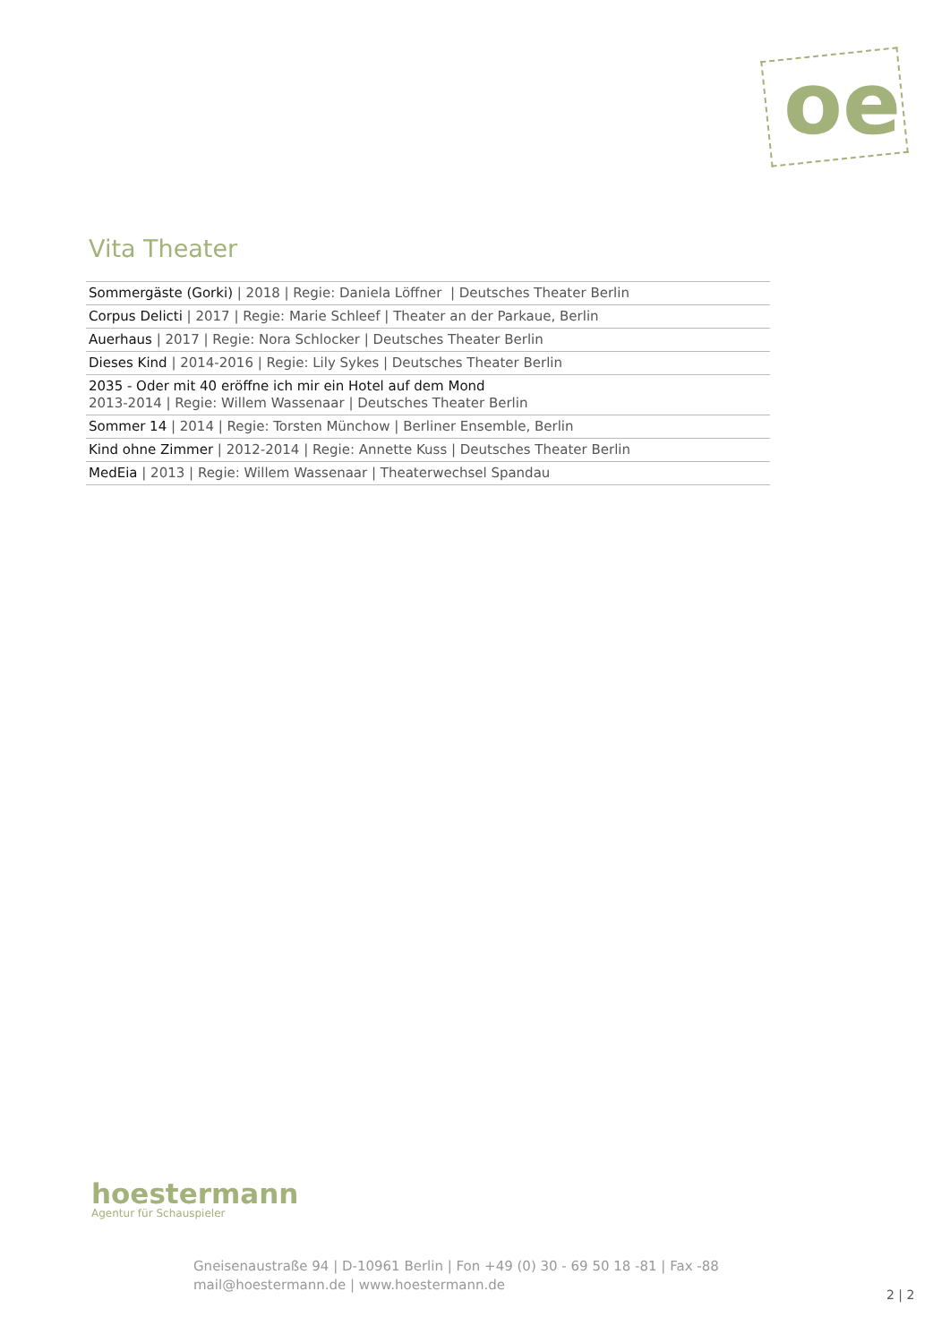oe
Vita Theater
| Sommergäste (Gorki) / 2018 / Regie: Daniela Löffner / Deutsches Theater Berlin |
| Corpus Delicti / 2017 / Regie: Marie Schleef / Theater an der Parkaue, Berlin |
| Auerhaus / 2017 / Regie: Nora Schlocker / Deutsches Theater Berlin |
| Dieses Kind / 2014-2016 / Regie: Lily Sykes / Deutsches Theater Berlin |
| 2035 - Oder mit 40 eröffne ich mir ein Hotel auf dem Mond 2013-2014 / Regie: Willem Wassenaar / Deutsches Theater Berlin |
| Sommer 14 / 2014 / Regie: Torsten Münchow / Berliner Ensemble, Berlin |
| Kind ohne Zimmer / 2012-2014 / Regie: Annette Kuss / Deutsches Theater Berlin |
| MedEia / 2013 / Regie: Willem Wassenaar / Theaterwechsel Spandau |
hoestermann
Agentur für Schauspieler
Gneisenaustraße 94 | D-10961 Berlin | Fon +49 (0) 30 - 69 50 18 -81 | Fax -88
mail@hoestermann.de | www.hoestermann.de
2 | 2